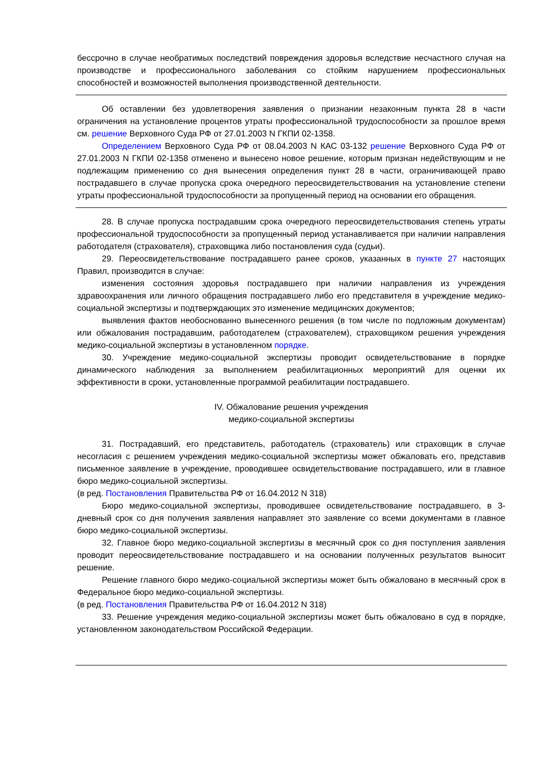бессрочно в случае необратимых последствий повреждения здоровья вследствие несчастного случая на производстве и профессионального заболевания со стойким нарушением профессиональных способностей и возможностей выполнения производственной деятельности.
Об оставлении без удовлетворения заявления о признании незаконным пункта 28 в части ограничения на установление процентов утраты профессиональной трудоспособности за прошлое время см. решение Верховного Суда РФ от 27.01.2003 N ГКПИ 02-1358.
Определением Верховного Суда РФ от 08.04.2003 N КАС 03-132 решение Верховного Суда РФ от 27.01.2003 N ГКПИ 02-1358 отменено и вынесено новое решение, которым признан недействующим и не подлежащим применению со дня вынесения определения пункт 28 в части, ограничивающей право пострадавшего в случае пропуска срока очередного переосвидетельствования на установление степени утраты профессиональной трудоспособности за пропущенный период на основании его обращения.
28. В случае пропуска пострадавшим срока очередного переосвидетельствования степень утраты профессиональной трудоспособности за пропущенный период устанавливается при наличии направления работодателя (страхователя), страховщика либо постановления суда (судьи).
29. Переосвидетельствование пострадавшего ранее сроков, указанных в пункте 27 настоящих Правил, производится в случае:
изменения состояния здоровья пострадавшего при наличии направления из учреждения здравоохранения или личного обращения пострадавшего либо его представителя в учреждение медико-социальной экспертизы и подтверждающих это изменение медицинских документов;
выявления фактов необоснованно вынесенного решения (в том числе по подложным документам) или обжалования пострадавшим, работодателем (страхователем), страховщиком решения учреждения медико-социальной экспертизы в установленном порядке.
30. Учреждение медико-социальной экспертизы проводит освидетельствование в порядке динамического наблюдения за выполнением реабилитационных мероприятий для оценки их эффективности в сроки, установленные программой реабилитации пострадавшего.
IV. Обжалование решения учреждения
медико-социальной экспертизы
31. Пострадавший, его представитель, работодатель (страхователь) или страховщик в случае несогласия с решением учреждения медико-социальной экспертизы может обжаловать его, представив письменное заявление в учреждение, проводившее освидетельствование пострадавшего, или в главное бюро медико-социальной экспертизы.
(в ред. Постановления Правительства РФ от 16.04.2012 N 318)
Бюро медико-социальной экспертизы, проводившее освидетельствование пострадавшего, в 3-дневный срок со дня получения заявления направляет это заявление со всеми документами в главное бюро медико-социальной экспертизы.
32. Главное бюро медико-социальной экспертизы в месячный срок со дня поступления заявления проводит переосвидетельствование пострадавшего и на основании полученных результатов выносит решение.
Решение главного бюро медико-социальной экспертизы может быть обжаловано в месячный срок в Федеральное бюро медико-социальной экспертизы.
(в ред. Постановления Правительства РФ от 16.04.2012 N 318)
33. Решение учреждения медико-социальной экспертизы может быть обжаловано в суд в порядке, установленном законодательством Российской Федерации.